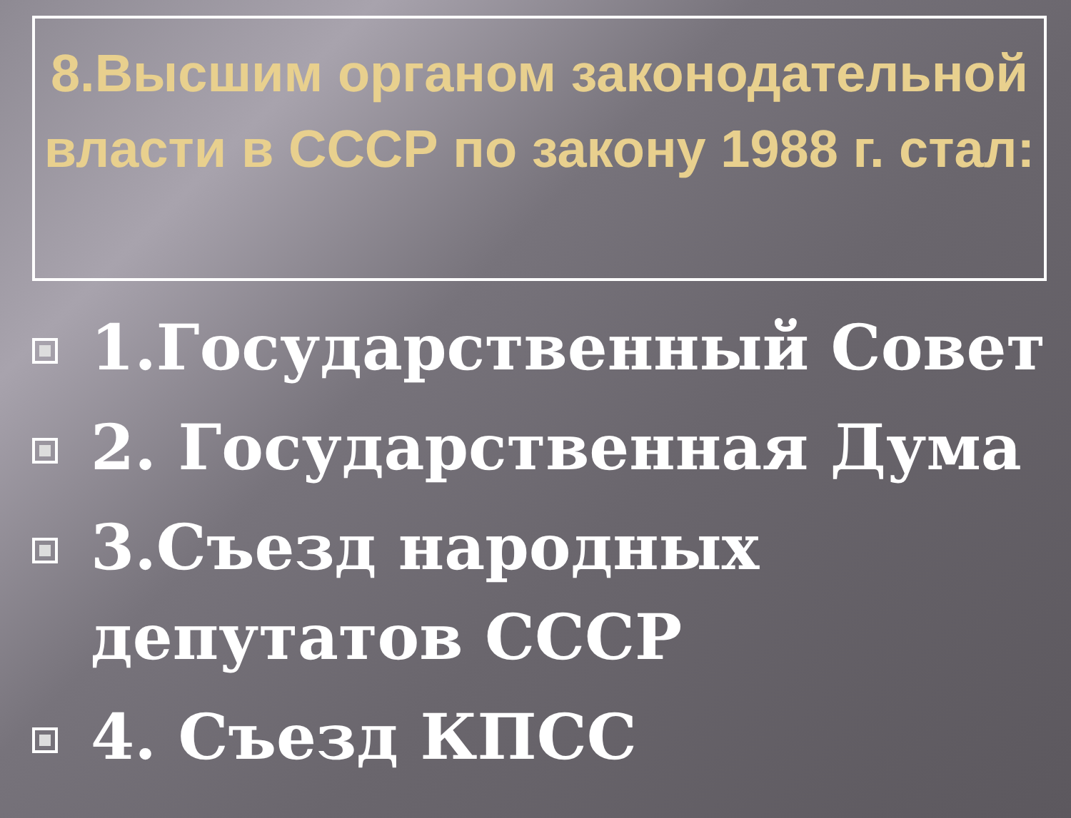8.Высшим органом законодательной власти в СССР по закону 1988 г. стал:
1.Государственный Совет
2. Государственная Дума
3.Съезд народных депутатов СССР
4. Съезд КПСС